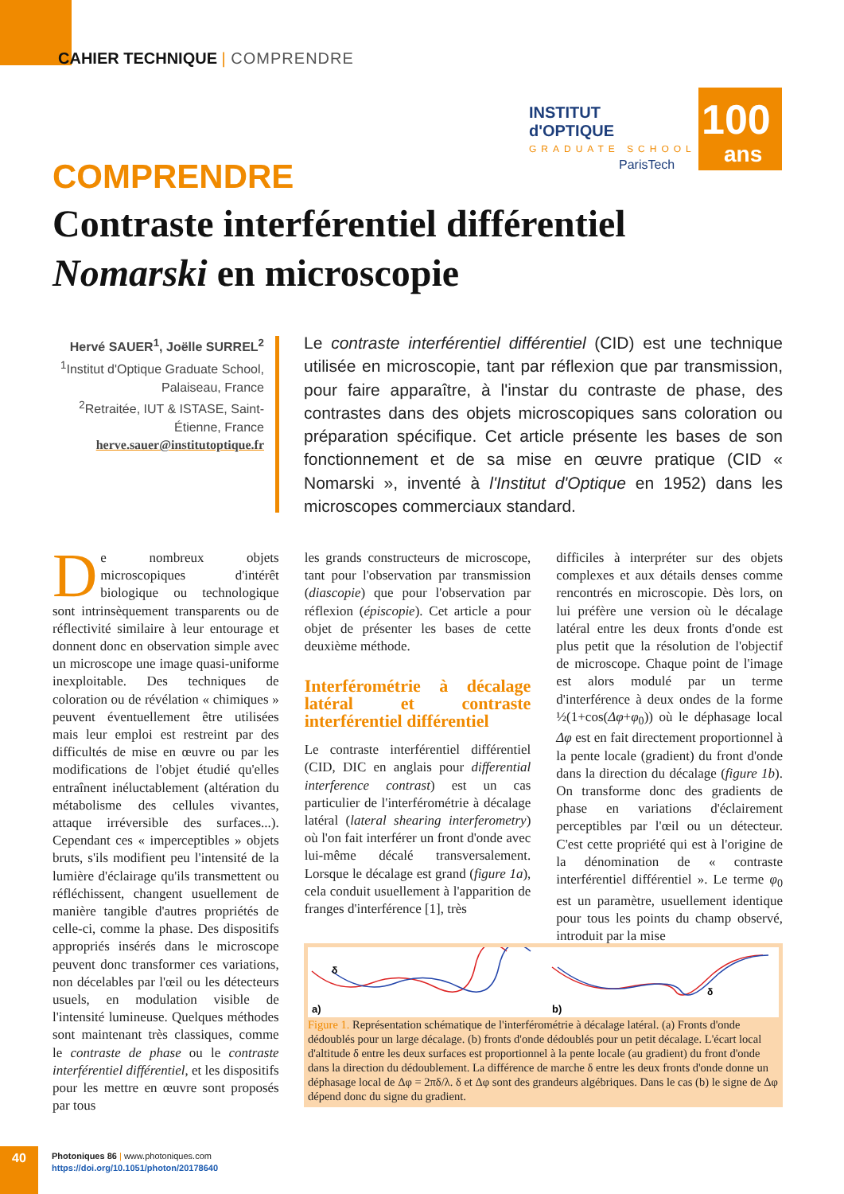CAHIER TECHNIQUE | COMPRENDRE
INSTITUT
d'OPTIQUE
GRADUATE SCHOOL
ParisTech
100
ans
COMPRENDRE
Contraste interférentiel différentiel Nomarski en microscopie
Hervé SAUER<sup>1</sup>, Joëlle SURREL<sup>2</sup>
<sup>1</sup> Institut d'Optique Graduate School, Palaiseau, France
<sup>2</sup> Retraitée, IUT & ISTASE, Saint-Étienne, France
herve.sauer@institutoptique.fr
Le contraste interférentiel différentiel (CID) est une technique utilisée en microscopie, tant par réflexion que par transmission, pour faire apparaître, à l'instar du contraste de phase, des contrastes dans des objets microscopiques sans coloration ou préparation spécifique. Cet article présente les bases de son fonctionnement et de sa mise en œuvre pratique (CID « Nomarski », inventé à l'Institut d'Optique en 1952) dans les microscopes commerciaux standard.
De nombreux objets microscopiques d'intérêt biologique ou technologique sont intrinsèquement transparents ou de réflectivité similaire à leur entourage et donnent donc en observation simple avec un microscope une image quasi-uniforme inexploitable. Des techniques de coloration ou de révélation « chimiques » peuvent éventuellement être utilisées mais leur emploi est restreint par des difficultés de mise en œuvre ou par les modifications de l'objet étudié qu'elles entraînent inéluctablement (altération du métabolisme des cellules vivantes, attaque irréversible des surfaces...). Cependant ces « imperceptibles » objets bruts, s'ils modifient peu l'intensité de la lumière d'éclairage qu'ils transmettent ou réfléchissent, changent usuellement de manière tangible d'autres propriétés de celle-ci, comme la phase. Des dispositifs appropriés insérés dans le microscope peuvent donc transformer ces variations, non décelables par l'œil ou les détecteurs usuels, en modulation visible de l'intensité lumineuse. Quelques méthodes sont maintenant très classiques, comme le contraste de phase ou le contraste interférentiel différentiel, et les dispositifs pour les mettre en œuvre sont proposés par tous
les grands constructeurs de microscope, tant pour l'observation par transmission (diascopie) que pour l'observation par réflexion (épiscopie). Cet article a pour objet de présenter les bases de cette deuxième méthode.
Interférométrie à décalage latéral et contraste interférentiel différentiel
Le contraste interférentiel différentiel (CID, DIC en anglais pour differential interference contrast) est un cas particulier de l'interférométrie à décalage latéral (lateral shearing interferometry) où l'on fait interférer un front d'onde avec lui-même décalé transversalement. Lorsque le décalage est grand (figure 1a), cela conduit usuellement à l'apparition de franges d'interférence [1], très
difficiles à interpréter sur des objets complexes et aux détails denses comme rencontrés en microscopie. Dès lors, on lui préfère une version où le décalage latéral entre les deux fronts d'onde est plus petit que la résolution de l'objectif de microscope. Chaque point de l'image est alors modulé par un terme d'interférence à deux ondes de la forme ½(1+cos(Δφ+φ<sub>0</sub>)) où le déphasage local Δφ est en fait directement proportionnel à la pente locale (gradient) du front d'onde dans la direction du décalage (figure 1b). On transforme donc des gradients de phase en variations d'éclairement perceptibles par l'œil ou un détecteur. C'est cette propriété qui est à l'origine de la dénomination de « contraste interférentiel différentiel ». Le terme φ<sub>0</sub> est un paramètre, usuellement identique pour tous les points du champ observé, introduit par la mise
a)
δ
b)
δ
Figure 1. Représentation schématique de l'interférométrie à décalage latéral. (a) Fronts d'onde dédoublés pour un large décalage. (b) fronts d'onde dédoublés pour un petit décalage. L'écart local d'altitude δ entre les deux surfaces est proportionnel à la pente locale (au gradient) du front d'onde dans la direction du dédoublement. La différence de marche δ entre les deux fronts d'onde donne un déphasage local de Δφ = 2πδ/λ. δ et Δφ sont des grandeurs algébriques. Dans le cas (b) le signe de Δφ dépend donc du signe du gradient.
40
Photoniques 86 | www.photoniques.com
https://doi.org/10.1051/photon/20178640